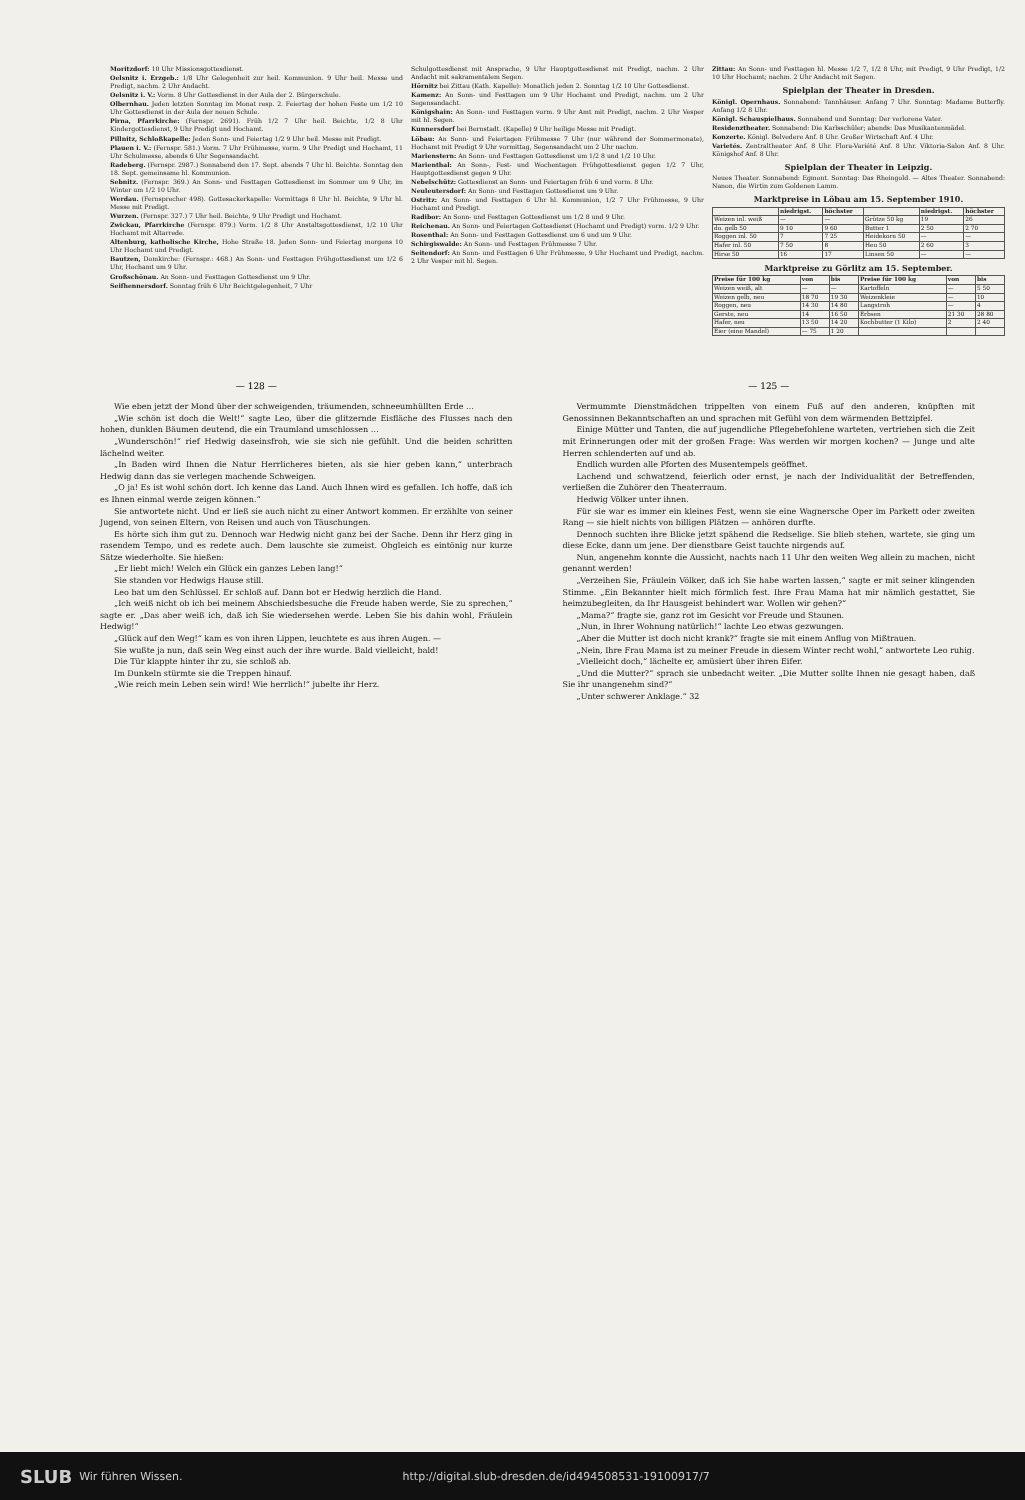Moritzdorf: 10 Uhr Missionsgottesdienst.
Oelsnitz i. Erzgeb.: 1/8 Uhr Gelegenheit zur heil. Kommunion. 9 Uhr heil. Messe und Predigt, nachm. 2 Uhr Andacht.
Oelsnitz i. V.: Vorm. 8 Uhr Gottesdienst in der Aula der 2. Bürgerschule.
Olbernhau. Jeden letzten Sonntag im Monat resp. 2. Feiertag der hohen Feste um 1/2 10 Uhr Gottesdienst in der Aula der neuen Schule.
Pirna, Pfarrkirche: (Fernspr. 2691). Früh 1/2 7 Uhr heil. Beichte, 1/2 8 Uhr Kindergottesdienst, 9 Uhr Predigt und Hochamt.
Pillnitz, Schloßkapelle: Jeden Sonn- und Feiertag 1/2 9 Uhr heil. Messe mit Predigt.
Plauen i. V.: (Fernspr. 581.) Vorm. 7 Uhr Frühmesse, vorm. 9 Uhr Predigt und Hochamt, 11 Uhr Schulmesse, abends 6 Uhr Segensandacht.
Radeberg. (Fernspr. 2987.) Sonnabend den 17. Sept. abends 7 Uhr hl. Beichte. Sonntag den 18. Sept. gemeinsame hl. Kommunion.
Sebnitz. (Fernspr. 369.) An Sonn- und Festtagen Gottesdienst im Sommer um 9 Uhr, im Winter um 1/2 10 Uhr.
Werdau. (Fernsprecher 498). Gottesackerkapelle: Vormittags 8 Uhr hl. Beichte, 9 Uhr hl. Messe mit Predigt.
Wurzen. (Fernspr. 327.) 7 Uhr heil. Beichte, 9 Uhr Predigt und Hochamt.
Zwickau, Pfarrkirche (Fernspr. 879.) Vorm. 1/2 8 Uhr Anstaltsgottesdienst, 1/2 10 Uhr Hochamt mit Altarrede.
Altenburg, katholische Kirche, Hohe Straße 18. Jeden Sonn- und Feiertag morgens 10 Uhr Hochamt und Predigt.
Bautzen, Domkirche: (Fernspr.: 468.) An Sonn- und Festtagen Frühgottesdienst um 1/2 6 Uhr, Hochamt um 9 Uhr.
Großschönau. An Sonn- und Festtagen Gottesdienst um 9 Uhr.
Seifhennersdorf. Sonntag früh 6 Uhr Beichtgelegenheit, 7 Uhr
Schulgottesdienst mit Ansprache, 9 Uhr Hauptgottesdienst mit Predigt, nachm. 2 Uhr Andacht mit sakramentalem Segen.
Hörnitz bei Zittau (Kath. Kapelle): Monatlich jeden 2. Sonntag 1/2 10 Uhr Gottesdienst.
Kamenz: An Sonn- und Festtagen um 9 Uhr Hochamt und Predigt, nachm. um 2 Uhr Segensandacht.
Königshain: An Sonn- und Festtagen vorm. 9 Uhr Amt mit Predigt, nachm. 2 Uhr Vesper mit hl. Segen.
Kunnersdorf bei Bernstadt. (Kapelle) 9 Uhr heilige Messe mit Predigt.
Löbau: An Sonn- und Feiertagen Frühmesse 7 Uhr (nur während der Sommermonate), Hochamt mit Predigt 9 Uhr vormittag, Segensandacht um 2 Uhr nachm.
Marienstern: An Sonn- und Festtagen Gottesdienst um 1/2 8 und 1/2 10 Uhr.
Marienthal: An Sonn-, Fest- und Wochentagen Frühgottesdienst gegen 1/2 7 Uhr, Hauptgottesdienst gegen 9 Uhr.
Nebelschütz: Gottesdienst an Sonn- und Feiertagen früh 6 und vorm. 8 Uhr.
Neuleutersdorf: An Sonn- und Festtagen Gottesdienst um 9 Uhr.
Ostritz: An Sonn- und Festtagen 6 Uhr hl. Kommunion, 1/2 7 Uhr Frühmesse, 9 Uhr Hochamt und Predigt.
Radibor: An Sonn- und Festtagen Gottesdienst um 1/2 8 und 9 Uhr.
Reichenau. An Sonn- und Feiertagen Gottesdienst (Hochamt und Predigt) vorm. 1/2 9 Uhr.
Rosenthal: An Sonn- und Festtagen Gottesdienst um 6 und um 9 Uhr.
Schirgiswalde: An Sonn- und Festtagen Frühmesse 7 Uhr.
Seitendorf: An Sonn- und Festtagen 6 Uhr Frühmesse, 9 Uhr Hochamt und Predigt, nachm. 2 Uhr Vesper mit hl. Segen.
Zittau: An Sonn- und Festtagen hl. Messe 1/2 7, 1/2 8 Uhr, mit Predigt, 9 Uhr Predigt, 1/2 10 Uhr Hochamt; nachm. 2 Uhr Andacht mit Segen.
Spielplan der Theater in Dresden.
Königl. Opernhaus. Sonnabend: Tannhäuser. Anfang 7 Uhr. Sonntag: Madame Butterfly. Anfang 1/2 8 Uhr.
Königl. Schauspielhaus. Sonnabend und Sonntag: Der verlorene Vater.
Residenztheater. Sonnabend: Die Karlsschüler; abends: Das Musikantenmädel.
Konzerte. Königl. Belvedere Anf. 8 Uhr. Großer Wirtschaft Anf. 4 Uhr.
Varietés. Zentraltheater Anf. 8 Uhr. Flora-Variété Anf. 8 Uhr. Viktoria-Salon Anf. 8 Uhr. Königshof Anf. 8 Uhr.
Spielplan der Theater in Leipzig.
Neues Theater. Sonnabend: Egmont. Sonntag: Das Rheingold. — Altes Theater. Sonnabend: Nanon, die Wirtin zum Goldenen Lamm.
Marktpreise in Löbau am 15. September 1910.
| | niedrigst. | höchster | | niedrigst. | höchster |
| --- | --- | --- | --- | --- | --- |
| Weizen inl. weiß | — | — | Grütze 50 kg | 19 | 26 |
| do. gelb 50 | 9 10 | 9 60 | Butter 1 | 2 50 | 2 70 |
| Roggen inl. 50 | 7 | 7 25 | Heidekorn 50 | — | — |
| Hafer inl. 50 | 7 50 | 8 | Heu 50 | 2 60 | 3 |
| Hirse 50 | 16 | 17 | Linsen 50 | — | — |
Marktpreise zu Görlitz am 15. September.
| Preise für 100 kg | von | bis | Preise für 100 kg | von | bis |
| --- | --- | --- | --- | --- | --- |
| Weizen weiß, alt | — | — | Kartoffeln | — | 5 50 |
| Weizen gelb, neu | 18 70 | 19 30 | Weizenkleie | — | 10 |
| Roggen, neu | 14 30 | 14 80 | Langstroh | — | 4 |
| Gerste, neu | 14 | 16 50 | Erbsen | 21 30 | 28 80 |
| Hafer, neu | 13 50 | 14 20 | Kochbutter (1 Kilo) | 2 | 2 40 |
| Eier (eine Mandel) | — 75 | 1 20 | | | |
— 128 — — 125 —
Wie eben jetzt der Mond über der schweigenden, träumenden, schneeumhüllten Erde …
„Wie schön ist doch die Welt!“ sagte Leo, über die glitzernde Eisfläche des Flusses nach den hohen, dunklen Bäumen deutend, die ein Traumland umschlossen …
„Wunderschön!“ rief Hedwig daseinsfroh, wie sie sich nie gefühlt. Und die beiden schritten lächelnd weiter.
„In Baden wird Ihnen die Natur Herrlicheres bieten, als sie hier geben kann,“ unterbrach Hedwig dann das sie verlegen machende Schweigen.
„O ja! Es ist wohl schön dort. Ich kenne das Land. Auch Ihnen wird es gefallen. Ich hoffe, daß ich es Ihnen einmal werde zeigen können.“
Sie antwortete nicht. Und er ließ sie auch nicht zu einer Antwort kommen. Er erzählte von seiner Jugend, von seinen Eltern, von Reisen und auch von Täuschungen.
Es hörte sich ihm gut zu. Dennoch war Hedwig nicht ganz bei der Sache. Denn ihr Herz ging in rasendem Tempo, und es redete auch. Dem lauschte sie zumeist. Obgleich es eintönig nur kurze Sätze wiederholte. Sie hießen:
„Er liebt mich! Welch ein Glück ein ganzes Leben lang!“
Sie standen vor Hedwigs Hause still.
Leo bat um den Schlüssel. Er schloß auf. Dann bot er Hedwig herzlich die Hand.
„Ich weiß nicht ob ich bei meinem Abschiedsbesuche die Freude haben werde, Sie zu sprechen,“ sagte er. „Das aber weiß ich, daß ich Sie wiedersehen werde. Leben Sie bis dahin wohl, Fräulein Hedwig!“
„Glück auf den Weg!“ kam es von ihren Lippen, leuchtete es aus ihren Augen. —
Sie wußte ja nun, daß sein Weg einst auch der ihre wurde. Bald vielleicht, bald!
Die Tür klappte hinter ihr zu, sie schloß ab.
Im Dunkeln stürmte sie die Treppen hinauf.
„Wie reich mein Leben sein wird! Wie herrlich!“ jubelte ihr Herz.
Vermummte Dienstmädchen trippelten von einem Fuß auf den anderen, knüpften mit Genossinnen Bekanntschaften an und sprachen mit Gefühl von dem wärmenden Bettzipfel.
Einige Mütter und Tanten, die auf jugendliche Pflegebefohlene warteten, vertrieben sich die Zeit mit Erinnerungen oder mit der großen Frage: Was werden wir morgen kochen? — Junge und alte Herren schlenderten auf und ab.
Endlich wurden alle Pforten des Musentempels geöffnet.
Lachend und schwatzend, feierlich oder ernst, je nach der Individualität der Betreffenden, verließen die Zuhörer den Theaterraum.
Hedwig Völker unter ihnen.
Für sie war es immer ein kleines Fest, wenn sie eine Wagnersche Oper im Parkett oder zweiten Rang — sie hielt nichts von billigen Plätzen — anhören durfte.
Dennoch suchten ihre Blicke jetzt spähend die Redselige. Sie blieb stehen, wartete, sie ging um diese Ecke, dann um jene. Der dienstbare Geist tauchte nirgends auf.
Nun, angenehm konnte die Aussicht, nachts nach 11 Uhr den weiten Weg allein zu machen, nicht genannt werden!
„Verzeihen Sie, Fräulein Völker, daß ich Sie habe warten lassen,“ sagte er mit seiner klingenden Stimme. „Ein Bekannter hielt mich förmlich fest. Ihre Frau Mama hat mir nämlich gestattet, Sie heimzubegleiten, da Ihr Hausgeist behindert war. Wollen wir gehen?“
„Mama?“ fragte sie, ganz rot im Gesicht vor Freude und Staunen.
„Nun, in Ihrer Wohnung natürlich!“ lachte Leo etwas gezwungen.
„Aber die Mutter ist doch nicht krank?“ fragte sie mit einem Anflug von Mißtrauen.
„Nein, Ihre Frau Mama ist zu meiner Freude in diesem Winter recht wohl,“ antwortete Leo ruhig.
„Vielleicht doch,“ lächelte er, amüsiert über ihren Eifer.
„Und die Mutter?“ sprach sie unbedacht weiter. „Die Mutter sollte Ihnen nie gesagt haben, daß Sie ihr unangenehm sind?“
„Unter schwerer Anklage.“ 32
SLUB Wir führen Wissen. http://digital.slub-dresden.de/id494508531-19100917/7